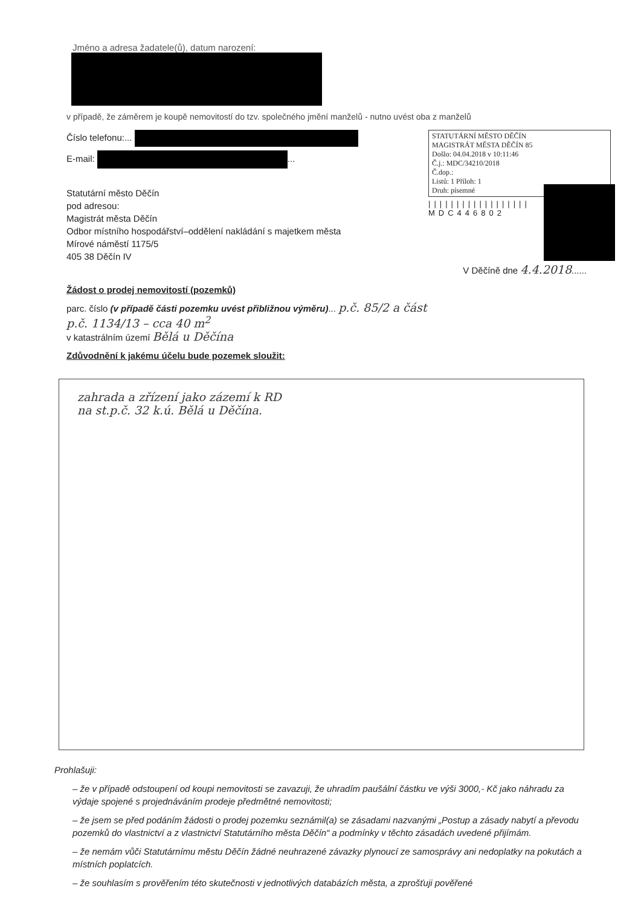Jméno a adresa žadatele(ů), datum narození:
v případě, že záměrem je koupě nemovitostí do tzv. společného jmění manželů - nutno uvést oba z manželů
Číslo telefonu:...
E-mail: ...
Statutární město Děčín
pod adresou:
Magistrát města Děčín
Odbor místního hospodářství–oddělení nakládání s majetkem města
Mírové náměstí 1175/5
405 38 Děčín IV
STATUTÁRNÍ MĚSTO DĚČÍN
MAGISTRÁT MĚSTA DĚČÍN 85
Došlo: 04.04.2018 v 10:11:46
Č.j.: MDC/34210/2018
Č.dop.:
Listů: 1 Příloh: 1
Druh: písemné
||||||||||||||||||
MDC446802
V Děčíně dne 4.4.2018......
Žádost o prodej nemovitostí (pozemků)
parc. číslo (v případě části pozemku uvést přibližnou výměru)... p.č. 85/2 a část
p.č. 1134/13 – cca 40 m<sup>2</sup>
v katastrálním území Bělá u Děčína
Zdůvodnění k jakému účelu bude pozemek sloužit:
zahrada a zřízení jako zázemí k RD
na st.p.č. 32 k.ú. Bělá u Děčína.
Prohlašuji:
– že v případě odstoupení od koupi nemovitosti se zavazuji, že uhradím paušální částku ve výši 3000,- Kč jako náhradu za výdaje spojené s projednáváním prodeje předmětné nemovitosti;
– že jsem se před podáním žádosti o prodej pozemku seznámil(a) se zásadami nazvanými „Postup a zásady nabytí a převodu pozemků do vlastnictví a z vlastnictví Statutárního města Děčín“ a podmínky v těchto zásadách uvedené přijímám.
– že nemám vůči Statutárnímu městu Děčín žádné neuhrazené závazky plynoucí ze samosprávy ani nedoplatky na pokutách a místních poplatcích.
– že souhlasím s prověřením této skutečnosti v jednotlivých databázích města, a zprošťuji pověřené